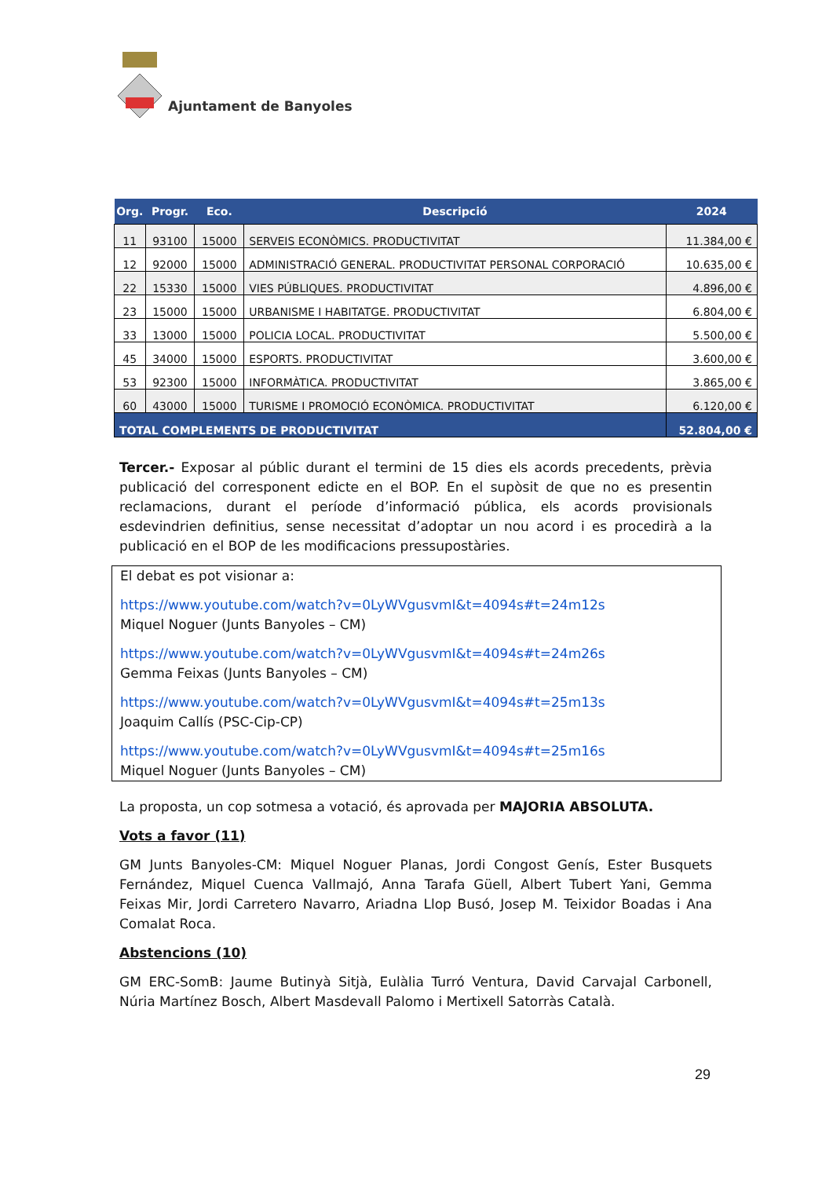Ajuntament de Banyoles
| Org. | Progr. | Eco. | Descripció | 2024 |
| --- | --- | --- | --- | --- |
| 11 | 93100 | 15000 | SERVEIS ECONÒMICS. PRODUCTIVITAT | 11.384,00 € |
| 12 | 92000 | 15000 | ADMINISTRACIÓ GENERAL. PRODUCTIVITAT PERSONAL CORPORACIÓ | 10.635,00 € |
| 22 | 15330 | 15000 | VIES PÚBLIQUES. PRODUCTIVITAT | 4.896,00 € |
| 23 | 15000 | 15000 | URBANISME I HABITATGE. PRODUCTIVITAT | 6.804,00 € |
| 33 | 13000 | 15000 | POLICIA LOCAL. PRODUCTIVITAT | 5.500,00 € |
| 45 | 34000 | 15000 | ESPORTS. PRODUCTIVITAT | 3.600,00 € |
| 53 | 92300 | 15000 | INFORMÀTICA. PRODUCTIVITAT | 3.865,00 € |
| 60 | 43000 | 15000 | TURISME I PROMOCIÓ ECONÒMICA. PRODUCTIVITAT | 6.120,00 € |
| TOTAL COMPLEMENTS DE PRODUCTIVITAT | | | | 52.804,00 € |
Tercer.- Exposar al públic durant el termini de 15 dies els acords precedents, prèvia publicació del corresponent edicte en el BOP. En el supòsit de que no es presentin reclamacions, durant el període d’informació pública, els acords provisionals esdevindrien definitius, sense necessitat d’adoptar un nou acord i es procedirà a la publicació en el BOP de les modificacions pressupostàries.
El debat es pot visionar a:
https://www.youtube.com/watch?v=0LyWVgusvmI&t=4094s#t=24m12s
Miquel Noguer (Junts Banyoles – CM)
https://www.youtube.com/watch?v=0LyWVgusvmI&t=4094s#t=24m26s
Gemma Feixas (Junts Banyoles – CM)
https://www.youtube.com/watch?v=0LyWVgusvmI&t=4094s#t=25m13s
Joaquim Callís (PSC-Cip-CP)
https://www.youtube.com/watch?v=0LyWVgusvmI&t=4094s#t=25m16s
Miquel Noguer (Junts Banyoles – CM)
La proposta, un cop sotmesa a votació, és aprovada per MAJORIA ABSOLUTA.
Vots a favor (11)
GM Junts Banyoles-CM: Miquel Noguer Planas, Jordi Congost Genís, Ester Busquets Fernández, Miquel Cuenca Vallmajó, Anna Tarafa Güell, Albert Tubert Yani, Gemma Feixas Mir, Jordi Carretero Navarro, Ariadna Llop Busó, Josep M. Teixidor Boadas i Ana Comalat Roca.
Abstencions (10)
GM ERC-SomB: Jaume Butinyà Sitjà, Eulàlia Turró Ventura, David Carvajal Carbonell, Núria Martínez Bosch, Albert Masdevall Palomo i Mertixell Satorràs Català.
29